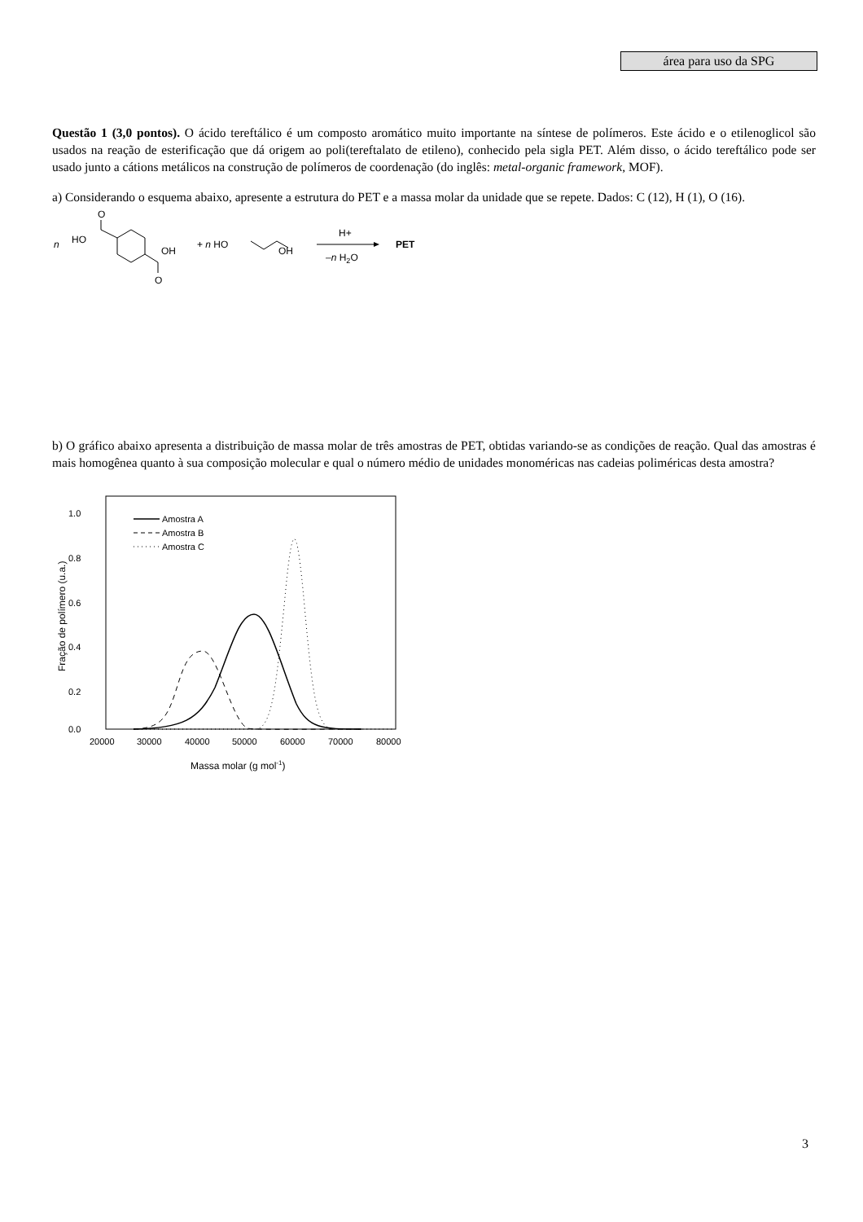área para uso da SPG
Questão 1 (3,0 pontos). O ácido tereftálico é um composto aromático muito importante na síntese de polímeros. Este ácido e o etilenoglicol são usados na reação de esterificação que dá origem ao poli(tereftalato de etileno), conhecido pela sigla PET. Além disso, o ácido tereftálico pode ser usado junto a cátions metálicos na construção de polímeros de coordenação (do inglês: metal-organic framework, MOF).
a) Considerando o esquema abaixo, apresente a estrutura do PET e a massa molar da unidade que se repete. Dados: C (12), H (1), O (16).
n
HO
O
OH
O
+ n HO
OH
H+
–n H2O
PET
b) O gráfico abaixo apresenta a distribuição de massa molar de três amostras de PET, obtidas variando-se as condições de reação. Qual das amostras é mais homogênea quanto à sua composição molecular e qual o número médio de unidades monoméricas nas cadeias poliméricas desta amostra?
1.0
0.8
0.6
0.4
0.2
0.0
20000
30000
40000
50000
60000
70000
80000
Massa molar (g mol-1)
Fração de polímero (u.a.)
Amostra A
Amostra B
Amostra C
3